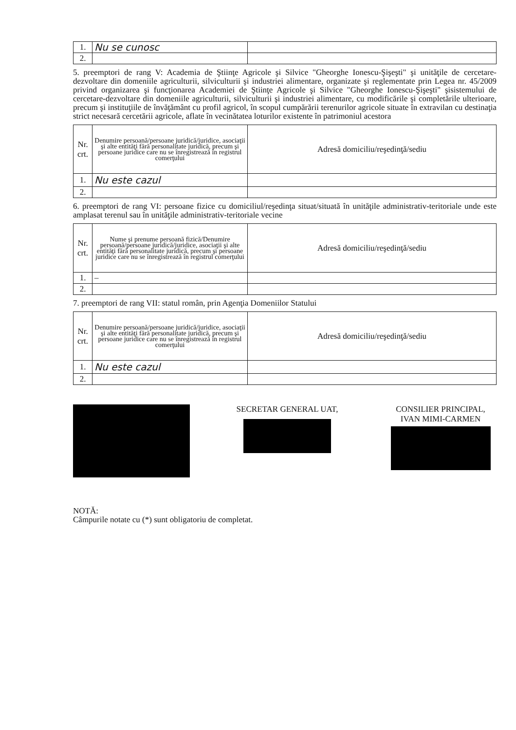| 1. | Nu se cunosc | |
| 2. | | |
5. preemptori de rang V: Academia de Ştiinţe Agricole şi Silvice "Gheorghe Ionescu-Şişeşti" şi unităţile de cercetare- dezvoltare din domeniile agriculturii, silviculturii şi industriei alimentare, organizate şi reglementate prin Legea nr. 45/2009 privind organizarea şi funcţionarea Academiei de Ştiinţe Agricole şi Silvice "Gheorghe Ionescu-Şişeşti" şisistemului de cercetare-dezvoltare din domeniile agriculturii, silviculturii şi industriei alimentare, cu modificările şi completările ulterioare, precum şi instituţiile de învăţământ cu profil agricol, în scopul cumpărării terenurilor agricole situate în extravilan cu destinaţia strict necesară cercetării agricole, aflate în vecinătatea loturilor existente în patrimoniul acestora
| Nr. crt. | Denumire persoană/persoane juridică/juridice, asociaţii şi alte entităţi fără personalitate juridică, precum şi persoane juridice care nu se înregistrează în registrul comerţului | Adresă domiciliu/reşedinţă/sediu |
| 1. | Nu este cazul | |
| 2. | | |
6. preemptori de rang VI: persoane fizice cu domiciliul/reşedinţa situat/situată în unităţile administrativ-teritoriale unde este amplasat terenul sau în unităţile administrativ-teritoriale vecine
| Nr. crt. | Nume şi prenume persoană fizică/Denumire persoană/persoane juridică/juridice, asociaţii şi alte entităţi fără personalitate juridică, precum şi persoane juridice care nu se înregistrează în registrul comerţului | Adresă domiciliu/reşedinţă/sediu |
| 1. | – | |
| 2. | | |
7. preemptori de rang VII: statul român, prin Agenţia Domeniilor Statului
| Nr. crt. | Denumire persoană/persoane juridică/juridice, asociaţii şi alte entităţi fără personalitate juridică, precum şi persoane juridice care nu se înregistrează în registrul comerţului | Adresă domiciliu/reşedinţă/sediu |
| 1. | Nu este cazul | |
| 2. | | |
SECRETAR GENERAL UAT, CONSILIER PRINCIPAL,
IVAN MIMI-CARMEN
NOTĂ:
Câmpurile notate cu (*) sunt obligatoriu de completat.